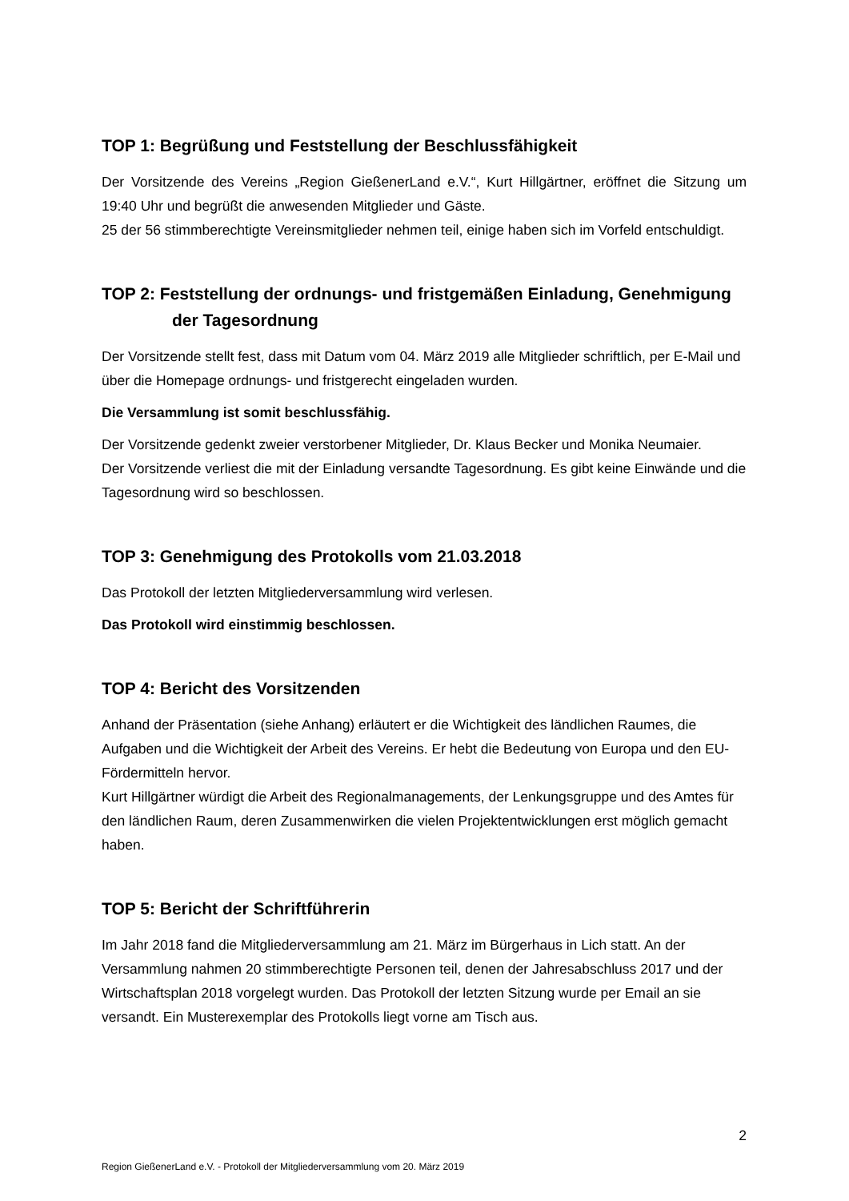TOP 1: Begrüßung und Feststellung der Beschlussfähigkeit
Der Vorsitzende des Vereins „Region GießenerLand e.V.“, Kurt Hillgärtner, eröffnet die Sitzung um 19:40 Uhr und begrüßt die anwesenden Mitglieder und Gäste.
25 der 56 stimmberechtigte Vereinsmitglieder nehmen teil, einige haben sich im Vorfeld entschuldigt.
TOP 2: Feststellung der ordnungs- und fristgemäßen Einladung, Genehmigung
der Tagesordnung
Der Vorsitzende stellt fest, dass mit Datum vom 04. März 2019 alle Mitglieder schriftlich, per E-Mail und über die Homepage ordnungs- und fristgerecht eingeladen wurden.
Die Versammlung ist somit beschlussfähig.
Der Vorsitzende gedenkt zweier verstorbener Mitglieder, Dr. Klaus Becker und Monika Neumaier.
Der Vorsitzende verliest die mit der Einladung versandte Tagesordnung. Es gibt keine Einwände und die Tagesordnung wird so beschlossen.
TOP 3: Genehmigung des Protokolls vom 21.03.2018
Das Protokoll der letzten Mitgliederversammlung wird verlesen.
Das Protokoll wird einstimmig beschlossen.
TOP 4: Bericht des Vorsitzenden
Anhand der Präsentation (siehe Anhang) erläutert er die Wichtigkeit des ländlichen Raumes, die Aufgaben und die Wichtigkeit der Arbeit des Vereins. Er hebt die Bedeutung von Europa und den EU-Fördermitteln hervor.
Kurt Hillgärtner würdigt die Arbeit des Regionalmanagements, der Lenkungsgruppe und des Amtes für den ländlichen Raum, deren Zusammenwirken die vielen Projektentwicklungen erst möglich gemacht haben.
TOP 5: Bericht der Schriftführerin
Im Jahr 2018 fand die Mitgliederversammlung am 21. März im Bürgerhaus in Lich statt. An der Versammlung nahmen 20 stimmberechtigte Personen teil, denen der Jahresabschluss 2017 und der Wirtschaftsplan 2018 vorgelegt wurden. Das Protokoll der letzten Sitzung wurde per Email an sie versandt. Ein Musterexemplar des Protokolls liegt vorne am Tisch aus.
2
Region GießenerLand e.V. - Protokoll der Mitgliederversammlung vom 20. März 2019